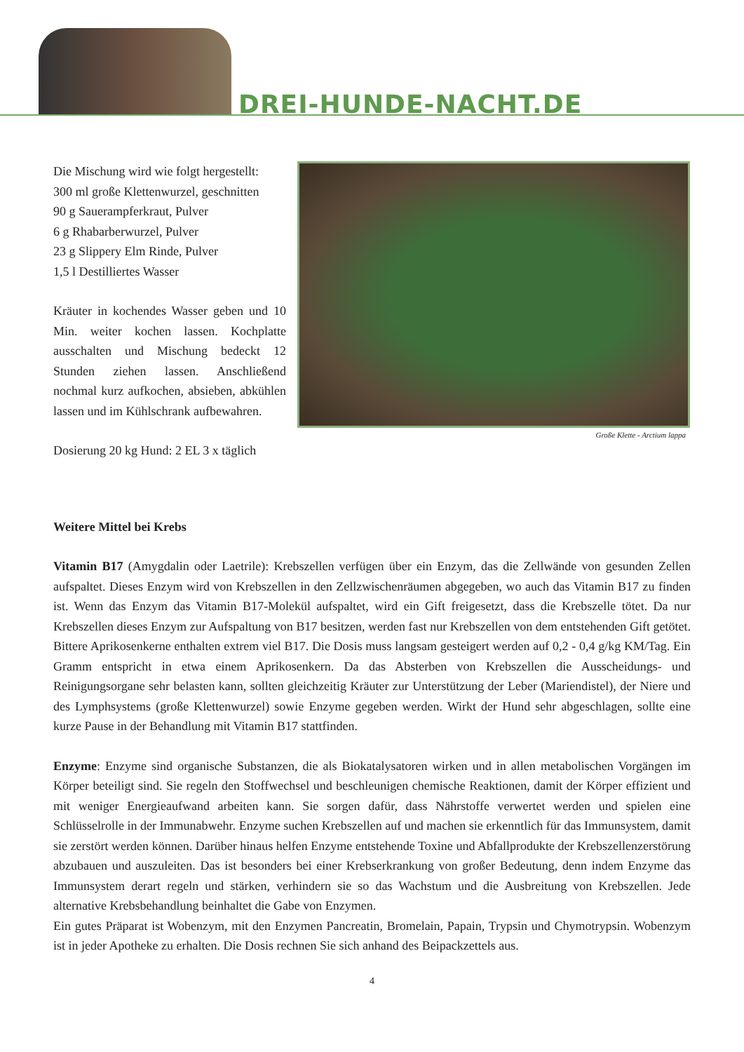DREI-HUNDE-NACHT.DE
Die Mischung wird wie folgt hergestellt:
300 ml große Klettenwurzel, geschnitten
90 g Sauerampferkraut, Pulver
6 g Rhabarberwurzel, Pulver
23 g Slippery Elm Rinde, Pulver
1,5 l Destilliertes Wasser
Kräuter in kochendes Wasser geben und 10 Min. weiter kochen lassen. Kochplatte ausschalten und Mischung bedeckt 12 Stunden ziehen lassen. Anschließend nochmal kurz aufkochen, absieben, abkühlen lassen und im Kühlschrank aufbewahren.
Dosierung 20 kg Hund: 2 EL 3 x täglich
Große Klette - Arctium lappa
Weitere Mittel bei Krebs
Vitamin B17 (Amygdalin oder Laetrile): Krebszellen verfügen über ein Enzym, das die Zellwände von gesunden Zellen aufspaltet. Dieses Enzym wird von Krebszellen in den Zellzwischenräumen abgegeben, wo auch das Vitamin B17 zu finden ist. Wenn das Enzym das Vitamin B17-Molekül aufspaltet, wird ein Gift freigesetzt, dass die Krebszelle tötet. Da nur Krebszellen dieses Enzym zur Aufspaltung von B17 besitzen, werden fast nur Krebszellen von dem entstehenden Gift getötet. Bittere Aprikosenkerne enthalten extrem viel B17. Die Dosis muss langsam gesteigert werden auf 0,2 - 0,4 g/kg KM/Tag. Ein Gramm entspricht in etwa einem Aprikosenkern. Da das Absterben von Krebszellen die Ausscheidungs- und Reinigungsorgane sehr belasten kann, sollten gleichzeitig Kräuter zur Unterstützung der Leber (Mariendistel), der Niere und des Lymphsystems (große Klettenwurzel) sowie Enzyme gegeben werden. Wirkt der Hund sehr abgeschlagen, sollte eine kurze Pause in der Behandlung mit Vitamin B17 stattfinden.
Enzyme: Enzyme sind organische Substanzen, die als Biokatalysatoren wirken und in allen metabolischen Vorgängen im Körper beteiligt sind. Sie regeln den Stoffwechsel und beschleunigen chemische Reaktionen, damit der Körper effizient und mit weniger Energieaufwand arbeiten kann. Sie sorgen dafür, dass Nährstoffe verwertet werden und spielen eine Schlüsselrolle in der Immunabwehr. Enzyme suchen Krebszellen auf und machen sie erkenntlich für das Immunsystem, damit sie zerstört werden können. Darüber hinaus helfen Enzyme entstehende Toxine und Abfallprodukte der Krebszellenzerstörung abzubauen und auszuleiten. Das ist besonders bei einer Krebserkrankung von großer Bedeutung, denn indem Enzyme das Immunsystem derart regeln und stärken, verhindern sie so das Wachstum und die Ausbreitung von Krebszellen. Jede alternative Krebsbehandlung beinhaltet die Gabe von Enzymen.
Ein gutes Präparat ist Wobenzym, mit den Enzymen Pancreatin, Bromelain, Papain, Trypsin und Chymotrypsin. Wobenzym ist in jeder Apotheke zu erhalten. Die Dosis rechnen Sie sich anhand des Beipackzettels aus.
4